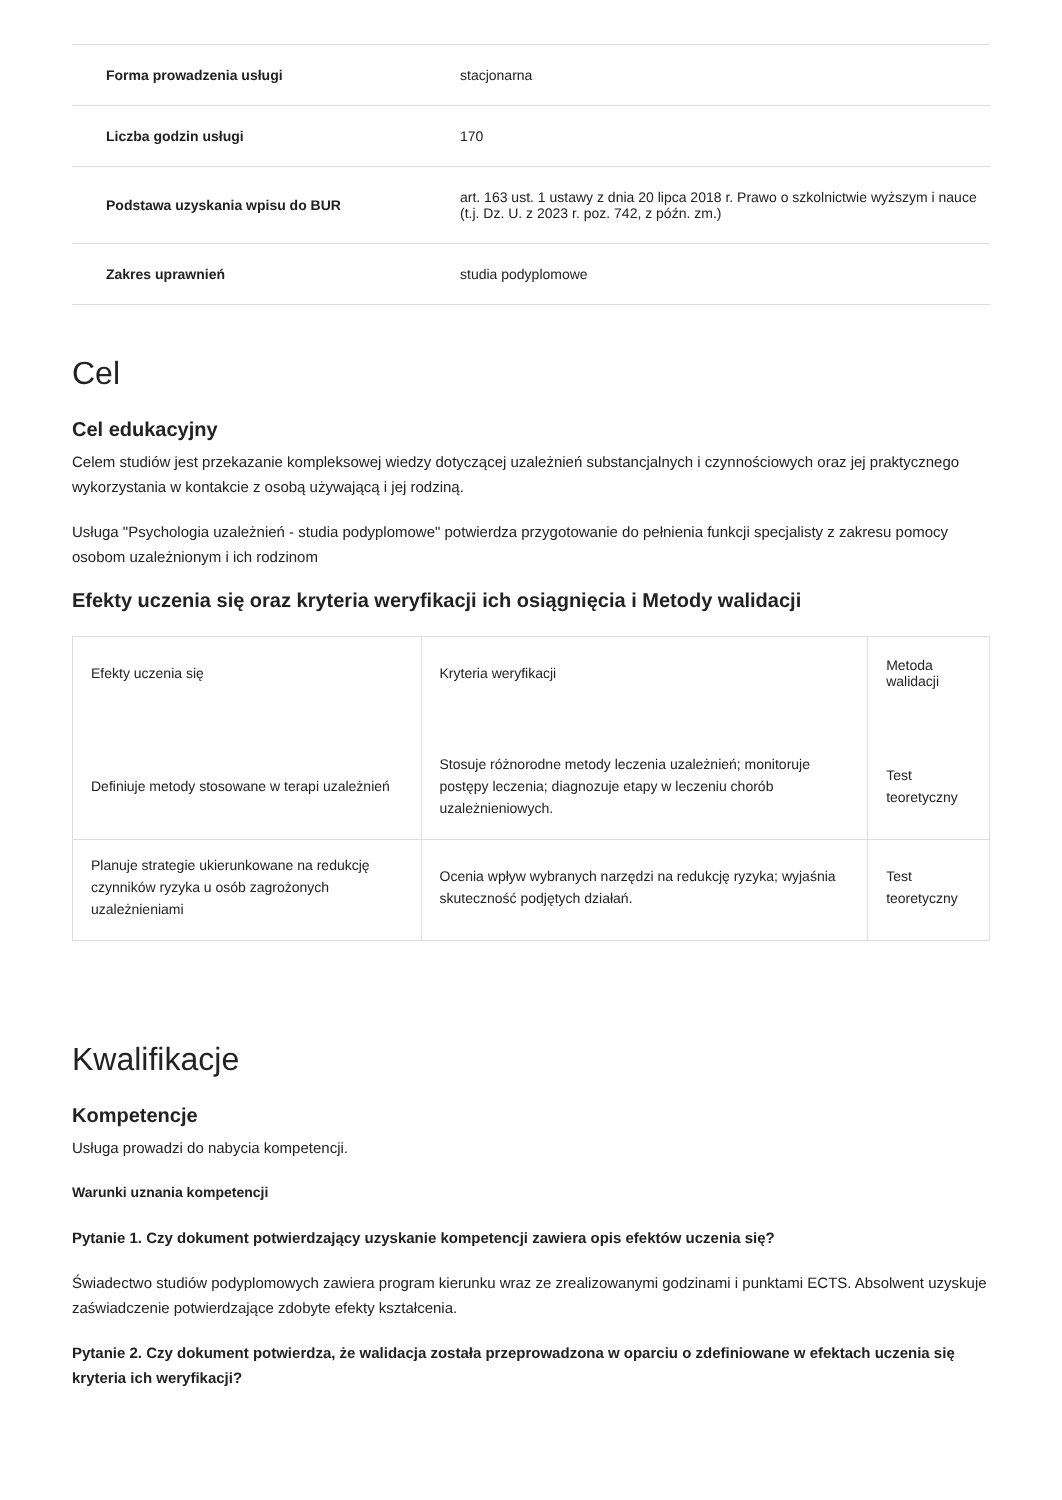| Forma prowadzenia usługi | stacjonarna |
| Liczba godzin usługi | 170 |
| Podstawa uzyskania wpisu do BUR | art. 163 ust. 1 ustawy z dnia 20 lipca 2018 r. Prawo o szkolnictwie wyższym i nauce (t.j. Dz. U. z 2023 r. poz. 742, z późn. zm.) |
| Zakres uprawnień | studia podyplomowe |
Cel
Cel edukacyjny
Celem studiów jest przekazanie kompleksowej wiedzy dotyczącej uzależnień substancjalnych i czynnościowych oraz jej praktycznego wykorzystania w kontakcie z osobą używającą i jej rodziną.
Usługa "Psychologia uzależnień - studia podyplomowe" potwierdza przygotowanie do pełnienia funkcji specjalisty z zakresu pomocy osobom uzależnionym i ich rodzinom
Efekty uczenia się oraz kryteria weryfikacji ich osiągnięcia i Metody walidacji
| Efekty uczenia się | Kryteria weryfikacji | Metoda walidacji |
| --- | --- | --- |
| Definiuje metody stosowane w terapi uzależnień | Stosuje różnorodne metody leczenia uzależnień; monitoruje postępy leczenia; diagnozuje etapy w leczeniu chorób uzależnieniowych. | Test teoretyczny |
| Planuje strategie ukierunkowane na redukcję czynników ryzyka u osób zagrożonych uzależnieniami | Ocenia wpływ wybranych narzędzi na redukcję ryzyka; wyjaśnia skuteczność podjętych działań. | Test teoretyczny |
Kwalifikacje
Kompetencje
Usługa prowadzi do nabycia kompetencji.
Warunki uznania kompetencji
Pytanie 1. Czy dokument potwierdzający uzyskanie kompetencji zawiera opis efektów uczenia się?
Świadectwo studiów podyplomowych zawiera program kierunku wraz ze zrealizowanymi godzinami i punktami ECTS. Absolwent uzyskuje zaświadczenie potwierdzające zdobyte efekty kształcenia.
Pytanie 2. Czy dokument potwierdza, że walidacja została przeprowadzona w oparciu o zdefiniowane w efektach uczenia się kryteria ich weryfikacji?